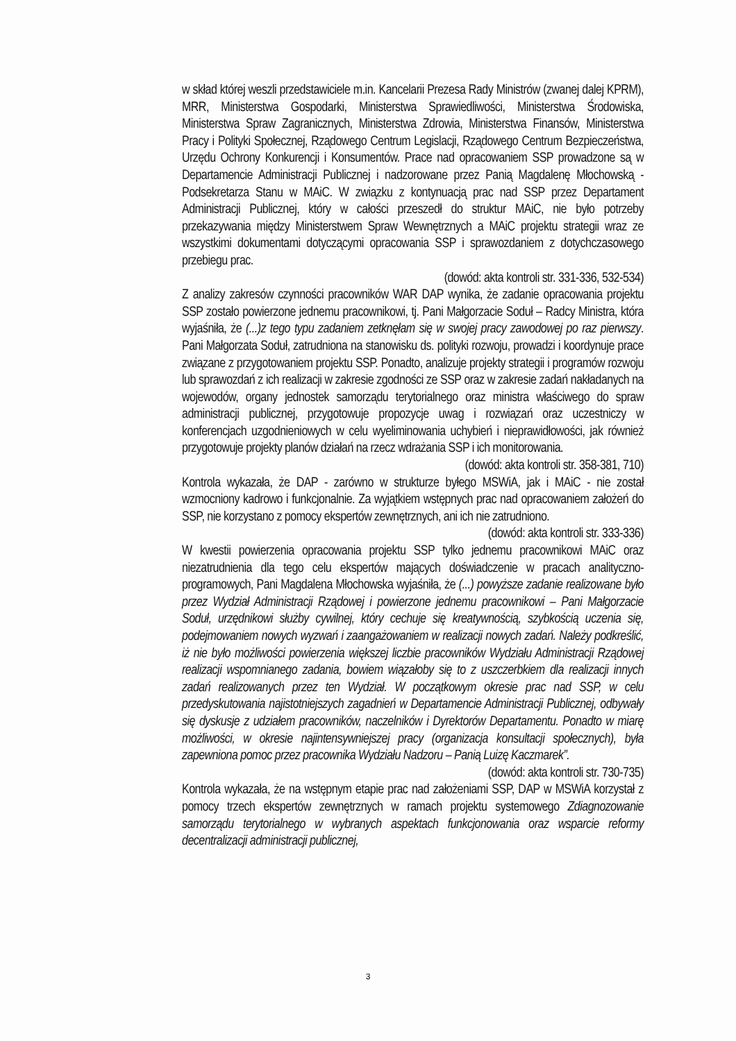w skład której weszli przedstawiciele m.in. Kancelarii Prezesa Rady Ministrów (zwanej dalej KPRM), MRR, Ministerstwa Gospodarki, Ministerstwa Sprawiedliwości, Ministerstwa Środowiska, Ministerstwa Spraw Zagranicznych, Ministerstwa Zdrowia, Ministerstwa Finansów, Ministerstwa Pracy i Polityki Społecznej, Rządowego Centrum Legislacji, Rządowego Centrum Bezpieczeństwa, Urzędu Ochrony Konkurencji i Konsumentów. Prace nad opracowaniem SSP prowadzone są w Departamencie Administracji Publicznej i nadzorowane przez Panią Magdalenę Młochowską - Podsekretarza Stanu w MAiC. W związku z kontynuacją prac nad SSP przez Departament Administracji Publicznej, który w całości przeszedł do struktur MAiC, nie było potrzeby przekazywania między Ministerstwem Spraw Wewnętrznych a MAiC projektu strategii wraz ze wszystkimi dokumentami dotyczącymi opracowania SSP i sprawozdaniem z dotychczasowego przebiegu prac.
(dowód: akta kontroli str. 331-336, 532-534)
Z analizy zakresów czynności pracowników WAR DAP wynika, że zadanie opracowania projektu SSP zostało powierzone jednemu pracownikowi, tj. Pani Małgorzacie Soduł – Radcy Ministra, która wyjaśniła, że (...)z tego typu zadaniem zetknęłam się w swojej pracy zawodowej po raz pierwszy. Pani Małgorzata Soduł, zatrudniona na stanowisku ds. polityki rozwoju, prowadzi i koordynuje prace związane z przygotowaniem projektu SSP. Ponadto, analizuje projekty strategii i programów rozwoju lub sprawozdań z ich realizacji w zakresie zgodności ze SSP oraz w zakresie zadań nakładanych na wojewodów, organy jednostek samorządu terytorialnego oraz ministra właściwego do spraw administracji publicznej, przygotowuje propozycje uwag i rozwiązań oraz uczestniczy w konferencjach uzgodnieniowych w celu wyeliminowania uchybień i nieprawidłowości, jak również przygotowuje projekty planów działań na rzecz wdrażania SSP i ich monitorowania.
(dowód: akta kontroli str. 358-381, 710)
Kontrola wykazała, że DAP - zarówno w strukturze byłego MSWiA, jak i MAiC - nie został wzmocniony kadrowo i funkcjonalnie. Za wyjątkiem wstępnych prac nad opracowaniem założeń do SSP, nie korzystano z pomocy ekspertów zewnętrznych, ani ich nie zatrudniono.
(dowód: akta kontroli str. 333-336)
W kwestii powierzenia opracowania projektu SSP tylko jednemu pracownikowi MAiC oraz niezatrudnienia dla tego celu ekspertów mających doświadczenie w pracach analityczno-programowych, Pani Magdalena Młochowska wyjaśniła, że (...) powyższe zadanie realizowane było przez Wydział Administracji Rządowej i powierzone jednemu pracownikowi – Pani Małgorzacie Soduł, urzędnikowi służby cywilnej, który cechuje się kreatywnością, szybkością uczenia się, podejmowaniem nowych wyzwań i zaangażowaniem w realizacji nowych zadań. Należy podkreślić, iż nie było możliwości powierzenia większej liczbie pracowników Wydziału Administracji Rządowej realizacji wspomnianego zadania, bowiem wiązałoby się to z uszczerbkiem dla realizacji innych zadań realizowanych przez ten Wydział. W początkowym okresie prac nad SSP, w celu przedyskutowania najistotniejszych zagadnień w Departamencie Administracji Publicznej, odbywały się dyskusje z udziałem pracowników, naczelników i Dyrektorów Departamentu. Ponadto w miarę możliwości, w okresie najintensywniejszej pracy (organizacja konsultacji społecznych), była zapewniona pomoc przez pracownika Wydziału Nadzoru – Panią Luizę Kaczmarek”.
(dowód: akta kontroli str. 730-735)
Kontrola wykazała, że na wstępnym etapie prac nad założeniami SSP, DAP w MSWiA korzystał z pomocy trzech ekspertów zewnętrznych w ramach projektu systemowego Zdiagnozowanie samorządu terytorialnego w wybranych aspektach funkcjonowania oraz wsparcie reformy decentralizacji administracji publicznej,
3